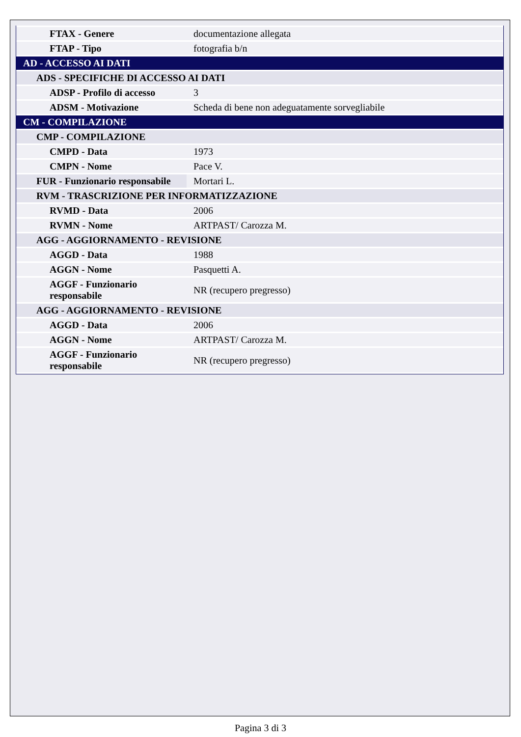| FTAX - Genere | documentazione allegata |
| FTAP - Tipo | fotografia b/n |
| AD - ACCESSO AI DATI | |
| ADS - SPECIFICHE DI ACCESSO AI DATI | |
| ADSP - Profilo di accesso | 3 |
| ADSM - Motivazione | Scheda di bene non adeguatamente sorvegliabile |
| CM - COMPILAZIONE | |
| CMP - COMPILAZIONE | |
| CMPD - Data | 1973 |
| CMPN - Nome | Pace V. |
| FUR - Funzionario responsabile | Mortari L. |
| RVM - TRASCRIZIONE PER INFORMATIZZAZIONE | |
| RVMD - Data | 2006 |
| RVMN - Nome | ARTPAST/ Carozza M. |
| AGG - AGGIORNAMENTO - REVISIONE | |
| AGGD - Data | 1988 |
| AGGN - Nome | Pasquetti A. |
| AGGF - Funzionario responsabile | NR (recupero pregresso) |
| AGG - AGGIORNAMENTO - REVISIONE | |
| AGGD - Data | 2006 |
| AGGN - Nome | ARTPAST/ Carozza M. |
| AGGF - Funzionario responsabile | NR (recupero pregresso) |
Pagina 3 di 3